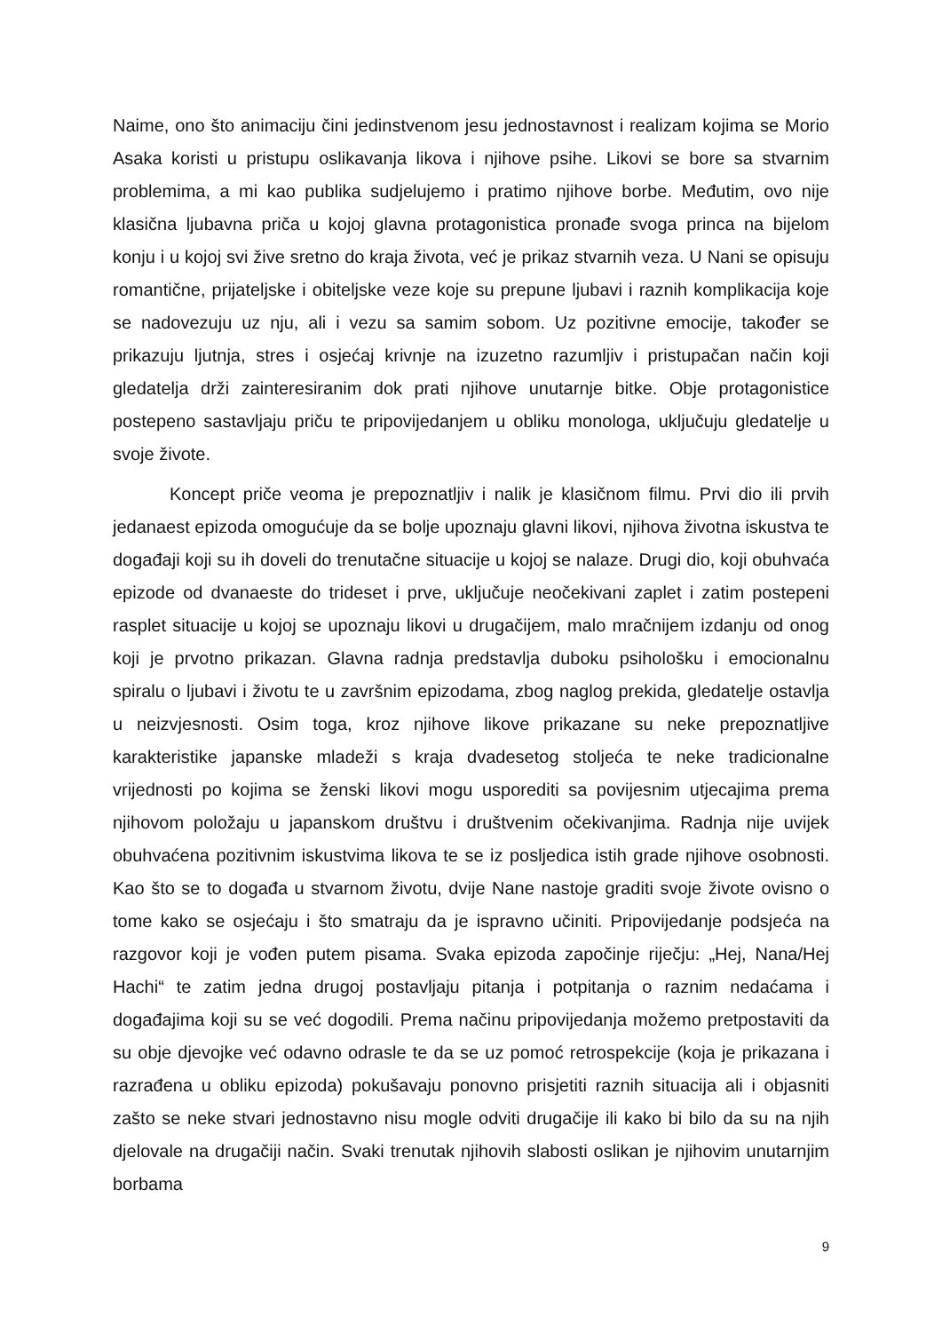Naime, ono što animaciju čini jedinstvenom jesu jednostavnost i realizam kojima se Morio Asaka koristi u pristupu oslikavanja likova i njihove psihe. Likovi se bore sa stvarnim problemima, a mi kao publika sudjelujemo i pratimo njihove borbe. Međutim, ovo nije klasična ljubavna priča u kojoj glavna protagonistica pronađe svoga princa na bijelom konju i u kojoj svi žive sretno do kraja života, već je prikaz stvarnih veza. U Nani se opisuju romantične, prijateljske i obiteljske veze koje su prepune ljubavi i raznih komplikacija koje se nadovezuju uz nju, ali i vezu sa samim sobom. Uz pozitivne emocije, također se prikazuju ljutnja, stres i osjećaj krivnje na izuzetno razumljiv i pristupačan način koji gledatelja drži zainteresiranim dok prati njihove unutarnje bitke. Obje protagonistice postepeno sastavljaju priču te pripovijedanjem u obliku monologa, uključuju gledatelje u svoje živote.
Koncept priče veoma je prepoznatljiv i nalik je klasičnom filmu. Prvi dio ili prvih jedanaest epizoda omogućuje da se bolje upoznaju glavni likovi, njihova životna iskustva te događaji koji su ih doveli do trenutačne situacije u kojoj se nalaze. Drugi dio, koji obuhvaća epizode od dvanaeste do trideset i prve, uključuje neočekivani zaplet i zatim postepeni rasplet situacije u kojoj se upoznaju likovi u drugačijem, malo mračnijem izdanju od onog koji je prvotno prikazan. Glavna radnja predstavlja duboku psihološku i emocionalnu spiralu o ljubavi i životu te u završnim epizodama, zbog naglog prekida, gledatelje ostavlja u neizvjesnosti. Osim toga, kroz njihove likove prikazane su neke prepoznatljive karakteristike japanske mladeži s kraja dvadesetog stoljeća te neke tradicionalne vrijednosti po kojima se ženski likovi mogu usporediti sa povijesnim utjecajima prema njihovom položaju u japanskom društvu i društvenim očekivanjima. Radnja nije uvijek obuhvaćena pozitivnim iskustvima likova te se iz posljedica istih grade njihove osobnosti. Kao što se to događa u stvarnom životu, dvije Nane nastoje graditi svoje živote ovisno o tome kako se osjećaju i što smatraju da je ispravno učiniti. Pripovijedanje podsjeća na razgovor koji je vođen putem pisama. Svaka epizoda započinje riječju: „Hej, Nana/Hej Hachi“ te zatim jedna drugoj postavljaju pitanja i potpitanja o raznim nedaćama i događajima koji su se već dogodili. Prema načinu pripovijedanja možemo pretpostaviti da su obje djevojke već odavno odrasle te da se uz pomoć retrospekcije (koja je prikazana i razrađena u obliku epizoda) pokušavaju ponovno prisjetiti raznih situacija ali i objasniti zašto se neke stvari jednostavno nisu mogle odviti drugačije ili kako bi bilo da su na njih djelovale na drugačiji način. Svaki trenutak njihovih slabosti oslikan je njihovim unutarnjim borbama
9